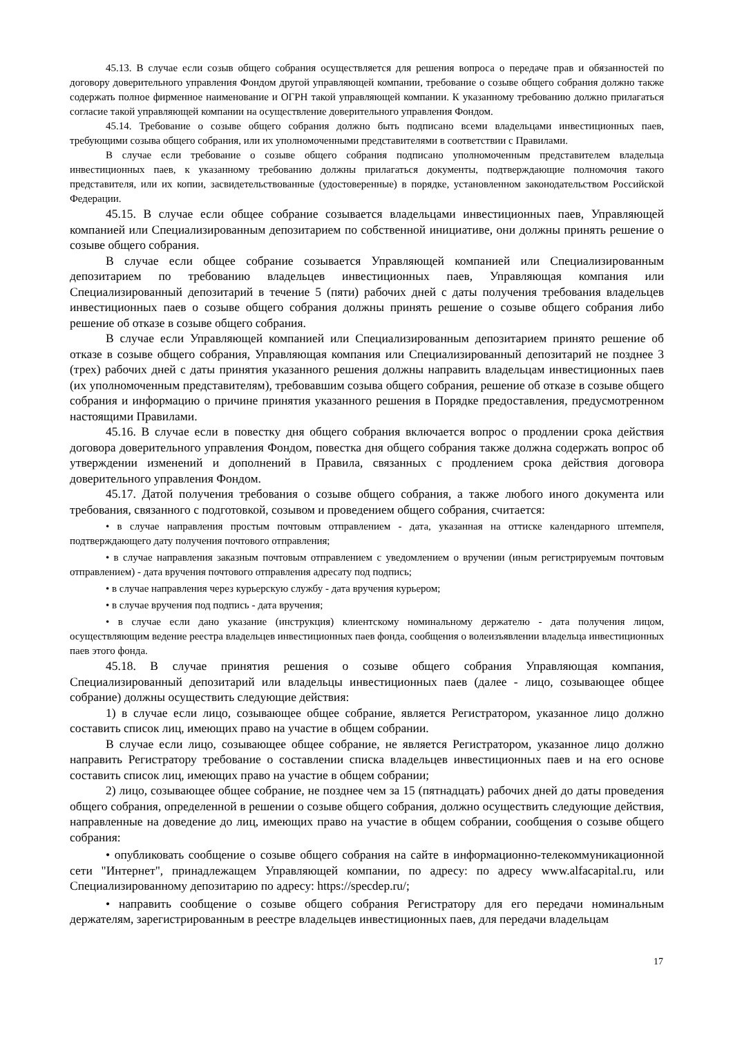45.13. В случае если созыв общего собрания осуществляется для решения вопроса о передаче прав и обязанностей по договору доверительного управления Фондом другой управляющей компании, требование о созыве общего собрания должно также содержать полное фирменное наименование и ОГРН такой управляющей компании. К указанному требованию должно прилагаться согласие такой управляющей компании на осуществление доверительного управления Фондом.
45.14. Требование о созыве общего собрания должно быть подписано всеми владельцами инвестиционных паев, требующими созыва общего собрания, или их уполномоченными представителями в соответствии с Правилами.
В случае если требование о созыве общего собрания подписано уполномоченным представителем владельца инвестиционных паев, к указанному требованию должны прилагаться документы, подтверждающие полномочия такого представителя, или их копии, засвидетельствованные (удостоверенные) в порядке, установленном законодательством Российской Федерации.
45.15. В случае если общее собрание созывается владельцами инвестиционных паев, Управляющей компанией или Специализированным депозитарием по собственной инициативе, они должны принять решение о созыве общего собрания.
В случае если общее собрание созывается Управляющей компанией или Специализированным депозитарием по требованию владельцев инвестиционных паев, Управляющая компания или Специализированный депозитарий в течение 5 (пяти) рабочих дней с даты получения требования владельцев инвестиционных паев о созыве общего собрания должны принять решение о созыве общего собрания либо решение об отказе в созыве общего собрания.
В случае если Управляющей компанией или Специализированным депозитарием принято решение об отказе в созыве общего собрания, Управляющая компания или Специализированный депозитарий не позднее 3 (трех) рабочих дней с даты принятия указанного решения должны направить владельцам инвестиционных паев (их уполномоченным представителям), требовавшим созыва общего собрания, решение об отказе в созыве общего собрания и информацию о причине принятия указанного решения в Порядке предоставления, предусмотренном настоящими Правилами.
45.16. В случае если в повестку дня общего собрания включается вопрос о продлении срока действия договора доверительного управления Фондом, повестка дня общего собрания также должна содержать вопрос об утверждении изменений и дополнений в Правила, связанных с продлением срока действия договора доверительного управления Фондом.
45.17. Датой получения требования о созыве общего собрания, а также любого иного документа или требования, связанного с подготовкой, созывом и проведением общего собрания, считается:
• в случае направления простым почтовым отправлением - дата, указанная на оттиске календарного штемпеля, подтверждающего дату получения почтового отправления;
• в случае направления заказным почтовым отправлением с уведомлением о вручении (иным регистрируемым почтовым отправлением) - дата вручения почтового отправления адресату под подпись;
• в случае направления через курьерскую службу - дата вручения курьером;
• в случае вручения под подпись - дата вручения;
• в случае если дано указание (инструкция) клиентскому номинальному держателю - дата получения лицом, осуществляющим ведение реестра владельцев инвестиционных паев фонда, сообщения о волеизъявлении владельца инвестиционных паев этого фонда.
45.18. В случае принятия решения о созыве общего собрания Управляющая компания, Специализированный депозитарий или владельцы инвестиционных паев (далее - лицо, созывающее общее собрание) должны осуществить следующие действия:
1) в случае если лицо, созывающее общее собрание, является Регистратором, указанное лицо должно составить список лиц, имеющих право на участие в общем собрании.
В случае если лицо, созывающее общее собрание, не является Регистратором, указанное лицо должно направить Регистратору требование о составлении списка владельцев инвестиционных паев и на его основе составить список лиц, имеющих право на участие в общем собрании;
2) лицо, созывающее общее собрание, не позднее чем за 15 (пятнадцать) рабочих дней до даты проведения общего собрания, определенной в решении о созыве общего собрания, должно осуществить следующие действия, направленные на доведение до лиц, имеющих право на участие в общем собрании, сообщения о созыве общего собрания:
• опубликовать сообщение о созыве общего собрания на сайте в информационно-телекоммуникационной сети "Интернет", принадлежащем Управляющей компании, по адресу: по адресу www.alfacapital.ru, или Специализированному депозитарию по адресу: https://specdep.ru/;
• направить сообщение о созыве общего собрания Регистратору для его передачи номинальным держателям, зарегистрированным в реестре владельцев инвестиционных паев, для передачи владельцам
17